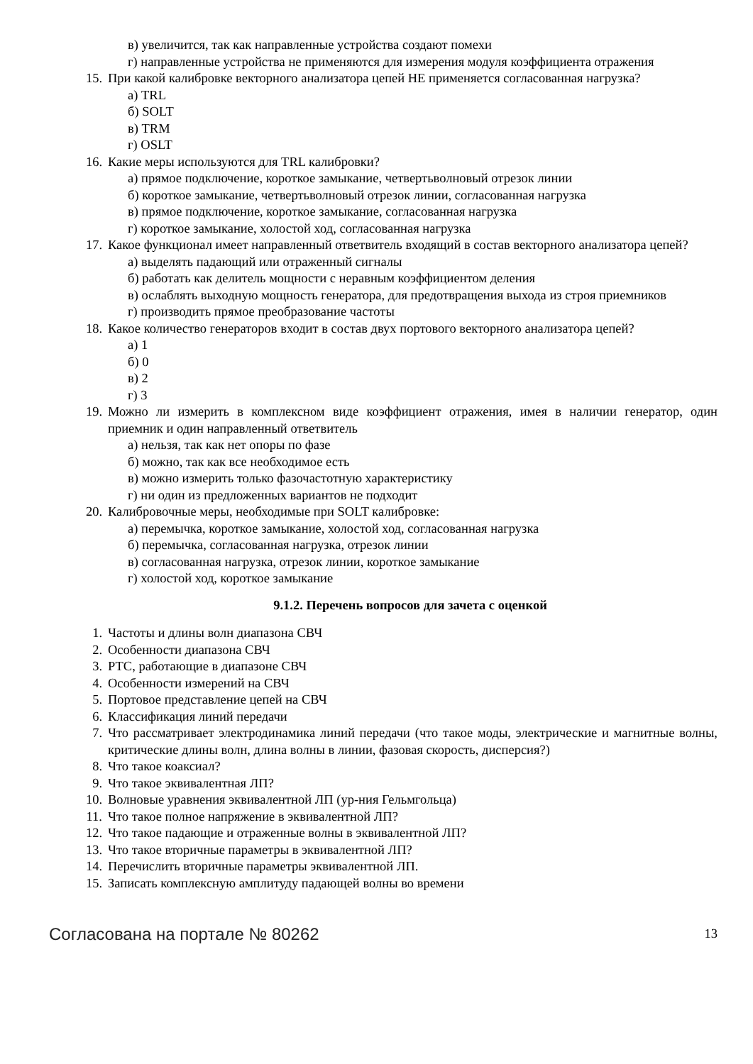в) увеличится, так как направленные устройства создают помехи
г) направленные устройства не применяются для измерения модуля коэффициента отражения
15. При какой калибровке векторного анализатора цепей НЕ применяется согласованная нагрузка?
а) TRL
б) SOLT
в) TRM
г) OSLT
16. Какие меры используются для TRL калибровки?
а) прямое подключение, короткое замыкание, четвертьволновый отрезок линии
б) короткое замыкание, четвертьволновый отрезок линии, согласованная нагрузка
в) прямое подключение, короткое замыкание, согласованная нагрузка
г) короткое замыкание, холостой ход, согласованная нагрузка
17. Какое функционал имеет направленный ответвитель входящий в состав векторного анализатора цепей?
а) выделять падающий или отраженный сигналы
б) работать как делитель мощности с неравным коэффициентом деления
в) ослаблять выходную мощность генератора, для предотвращения выхода из строя приемников
г) производить прямое преобразование частоты
18. Какое количество генераторов входит в состав двух портового векторного анализатора цепей?
а) 1
б) 0
в) 2
г) 3
19. Можно ли измерить в комплексном виде коэффициент отражения, имея в наличии генератор, один приемник и один направленный ответвитель
а) нельзя, так как нет опоры по фазе
б) можно, так как все необходимое есть
в) можно измерить только фазочастотную характеристику
г) ни один из предложенных вариантов не подходит
20. Калибровочные меры, необходимые при SOLT калибровке:
а) перемычка, короткое замыкание, холостой ход, согласованная нагрузка
б) перемычка, согласованная нагрузка, отрезок линии
в) согласованная нагрузка, отрезок линии, короткое замыкание
г) холостой ход, короткое замыкание
9.1.2. Перечень вопросов для зачета с оценкой
1. Частоты и длины волн диапазона СВЧ
2. Особенности диапазона СВЧ
3. РТС, работающие в диапазоне СВЧ
4. Особенности измерений на СВЧ
5. Портовое представление цепей на СВЧ
6. Классификация линий передачи
7. Что рассматривает электродинамика линий передачи (что такое моды, электрические и магнитные волны, критические длины волн, длина волны в линии, фазовая скорость, дисперсия?)
8. Что такое коаксиал?
9. Что такое эквивалентная ЛП?
10. Волновые уравнения эквивалентной ЛП (ур-ния Гельмгольца)
11. Что такое полное напряжение в эквивалентной ЛП?
12. Что такое падающие и отраженные волны в эквивалентной ЛП?
13. Что такое вторичные параметры в эквивалентной ЛП?
14. Перечислить вторичные параметры эквивалентной ЛП.
15. Записать комплексную амплитуду падающей волны во времени
Согласована на портале № 80262 13